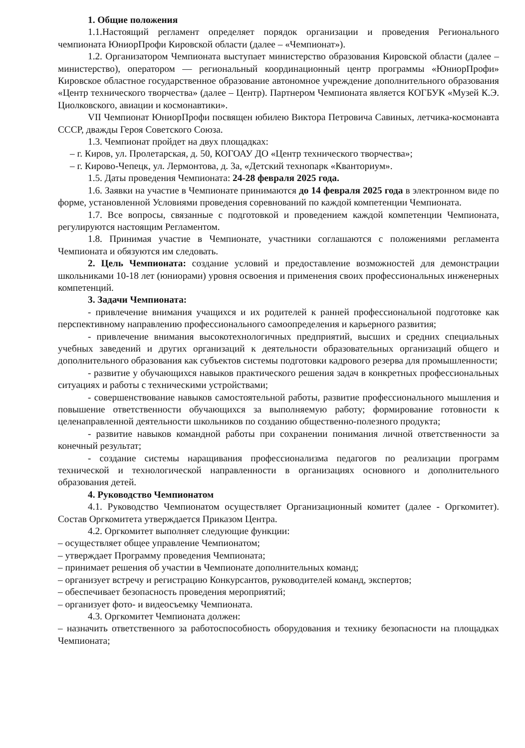1. Общие положения
1.1.Настоящий регламент определяет порядок организации и проведения Регионального чемпионата ЮниорПрофи Кировской области (далее – «Чемпионат»).
1.2. Организатором Чемпионата выступает министерство образования Кировской области (далее – министерство), оператором — региональный координационный центр программы «ЮниорПрофи» Кировское областное государственное образование автономное учреждение дополнительного образования «Центр технического творчества» (далее – Центр). Партнером Чемпионата является КОГБУК «Музей К.Э. Циолковского, авиации и космонавтики».
VII Чемпионат ЮниорПрофи посвящен юбилею Виктора Петровича Савиных, летчика-космонавта СССР, дважды Героя Советского Союза.
1.3. Чемпионат пройдет на двух площадках:
– г. Киров, ул. Пролетарская, д. 50, КОГОАУ ДО «Центр технического творчества»;
– г. Кирово-Чепецк, ул. Лермонтова, д. 3а, «Детский технопарк «Кванториум».
1.5. Даты проведения Чемпионата: 24-28 февраля 2025 года.
1.6. Заявки на участие в Чемпионате принимаются до 14 февраля 2025 года в электронном виде по форме, установленной Условиями проведения соревнований по каждой компетенции Чемпионата.
1.7. Все вопросы, связанные с подготовкой и проведением каждой компетенции Чемпионата, регулируются настоящим Регламентом.
1.8. Принимая участие в Чемпионате, участники соглашаются с положениями регламента Чемпионата и обязуются им следовать.
2. Цель Чемпионата: создание условий и предоставление возможностей для демонстрации школьниками 10-18 лет (юниорами) уровня освоения и применения своих профессиональных инженерных компетенций.
3. Задачи Чемпионата:
- привлечение внимания учащихся и их родителей к ранней профессиональной подготовке как перспективному направлению профессионального самоопределения и карьерного развития;
- привлечение внимания высокотехнологичных предприятий, высших и средних специальных учебных заведений и других организаций к деятельности образовательных организаций общего и дополнительного образования как субъектов системы подготовки кадрового резерва для промышленности;
- развитие у обучающихся навыков практического решения задач в конкретных профессиональных ситуациях и работы с техническими устройствами;
- совершенствование навыков самостоятельной работы, развитие профессионального мышления и повышение ответственности обучающихся за выполняемую работу; формирование готовности к целенаправленной деятельности школьников по созданию общественно-полезного продукта;
- развитие навыков командной работы при сохранении понимания личной ответственности за конечный результат;
- создание системы наращивания профессионализма педагогов по реализации программ технической и технологической направленности в организациях основного и дополнительного образования детей.
4. Руководство Чемпионатом
4.1. Руководство Чемпионатом осуществляет Организационный комитет (далее - Оргкомитет). Состав Оргкомитета утверждается Приказом Центра.
4.2. Оргкомитет выполняет следующие функции:
– осуществляет общее управление Чемпионатом;
– утверждает Программу проведения Чемпионата;
– принимает решения об участии в Чемпионате дополнительных команд;
– организует встречу и регистрацию Конкурсантов, руководителей команд, экспертов;
– обеспечивает безопасность проведения мероприятий;
– организует фото- и видеосъемку Чемпионата.
4.3. Оргкомитет Чемпионата должен:
– назначить ответственного за работоспособность оборудования и технику безопасности на площадках Чемпионата;